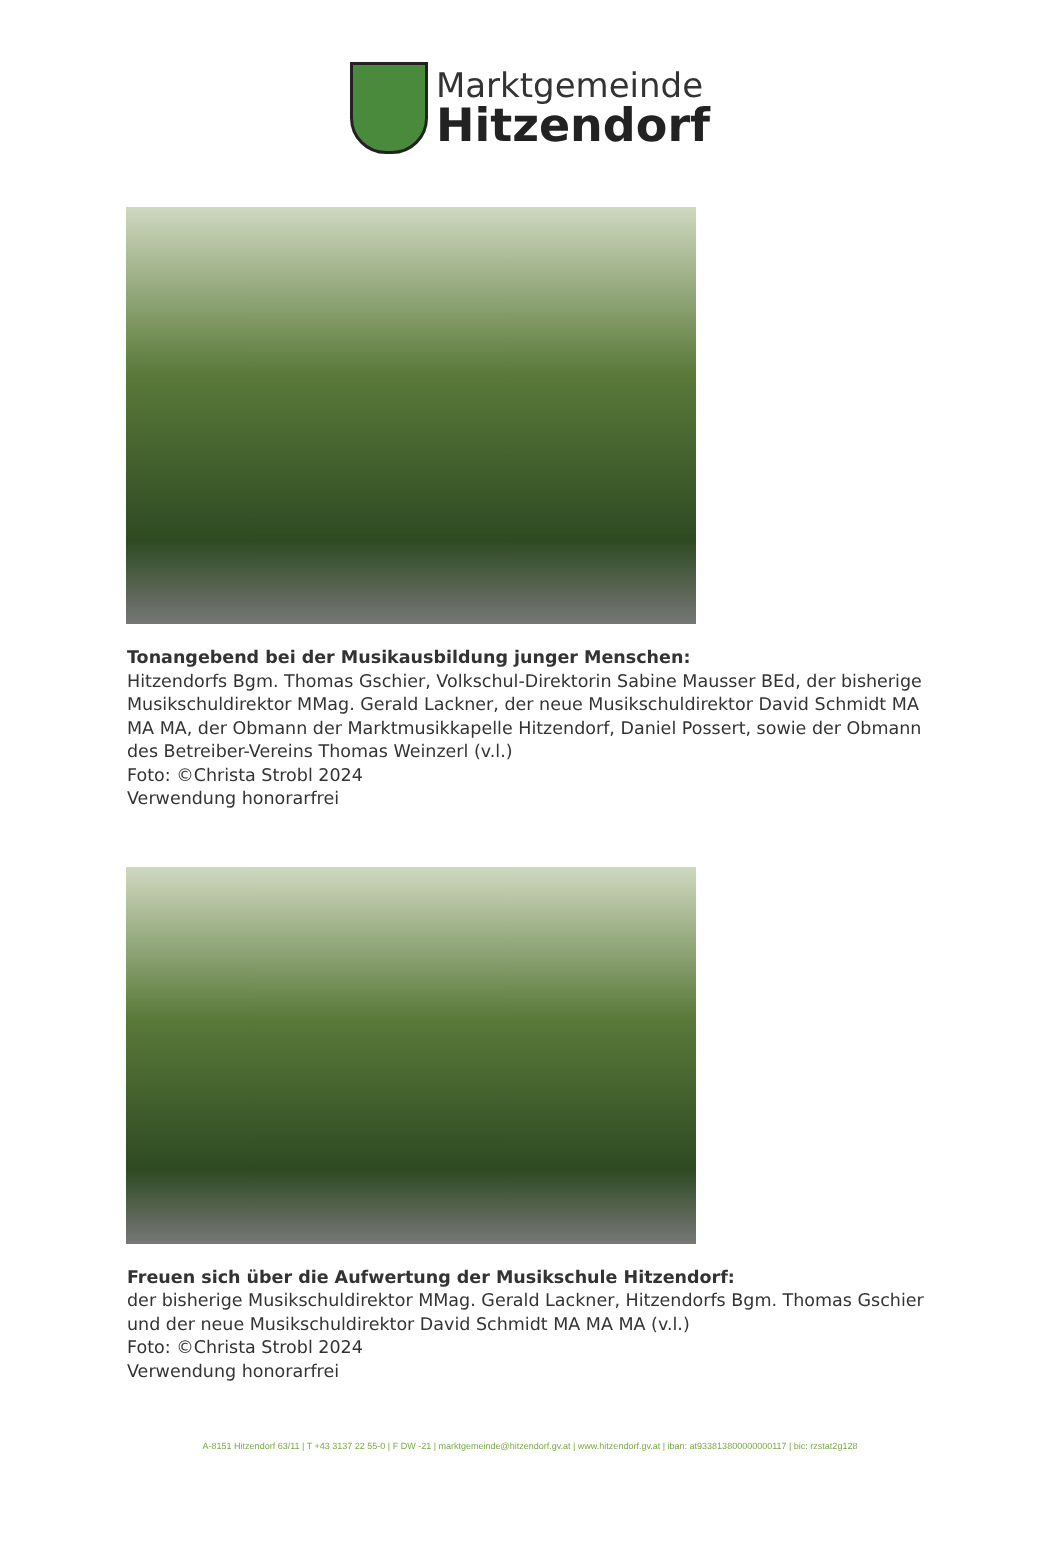Marktgemeinde
Hitzendorf
Tonangebend bei der Musikausbildung junger Menschen:
Hitzendorfs Bgm. Thomas Gschier, Volkschul-Direktorin Sabine Mausser BEd, der bisherige Musikschuldirektor MMag. Gerald Lackner, der neue Musikschuldirektor David Schmidt MA MA MA, der Obmann der Marktmusikkapelle Hitzendorf, Daniel Possert, sowie der Obmann des Betreiber-Vereins Thomas Weinzerl (v.l.)
Foto: ©Christa Strobl 2024
Verwendung honorarfrei
Freuen sich über die Aufwertung der Musikschule Hitzendorf:
der bisherige Musikschuldirektor MMag. Gerald Lackner, Hitzendorfs Bgm. Thomas Gschier und der neue Musikschuldirektor David Schmidt MA MA MA (v.l.)
Foto: ©Christa Strobl 2024
Verwendung honorarfrei
A-8151 Hitzendorf 63/11 | T +43 3137 22 55-0 | F DW -21 | marktgemeinde@hitzendorf.gv.at | www.hitzendorf.gv.at | iban: at933813800000000117 | bic: rzstat2g128